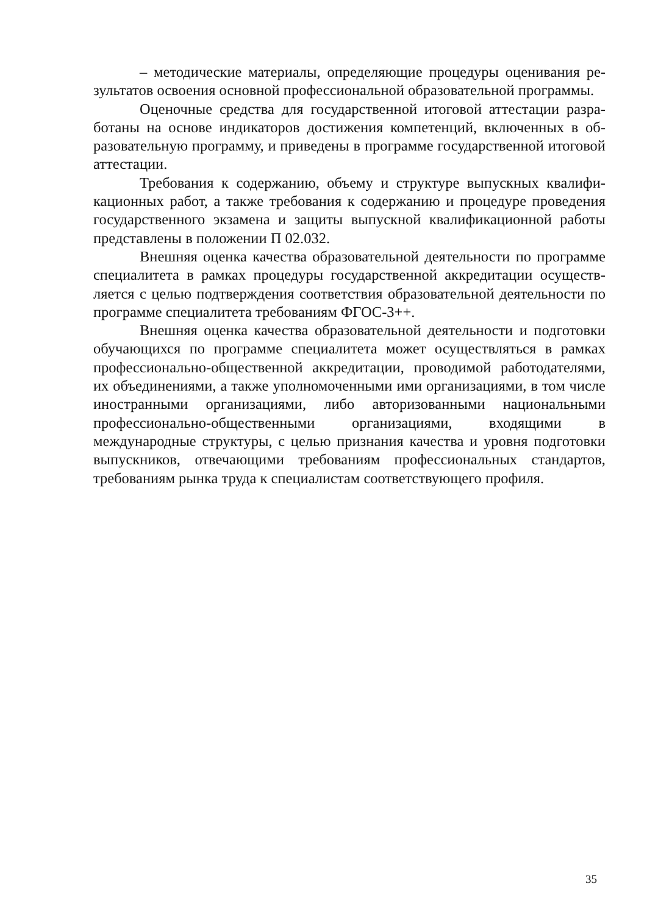– методические материалы, определяющие процедуры оценивания ре­зультатов освоения основной профессиональной образовательной програм­мы.
Оценочные средства для государственной итоговой аттестации разра­ботаны на основе индикаторов достижения компетенций, включенных в об­разовательную программу, и приведены в программе государственной итого­вой аттестации.
Требования к содержанию, объему и структуре выпускных квалифи­кационных работ, а также требования к содержанию и процедуре проведения государственного экзамена и защиты выпускной квалификационной работы представлены в положении П 02.032.
Внешняя оценка качества образовательной деятельности по программе специалитета в рамках процедуры государственной аккредитации осуществ­ляется с целью подтверждения соответствия образовательной деятельности по программе специалитета требованиям ФГОС-3++.
Внешняя оценка качества образовательной деятельности и подготовки обучающихся по программе специалитета может осуществляться в рамках профессионально-общественной аккредитации, проводимой работодателями, их объединениями, а также уполномоченными ими организациями, в том числе иностранными организациями, либо авторизованными национальными профессионально-общественными организациями, входящими в международные структуры, с целью признания качества и уровня подготовки выпускников, отвечающими требованиям профессиональных стандартов, требованиям рынка труда к специалистам соответствующего профиля.
35